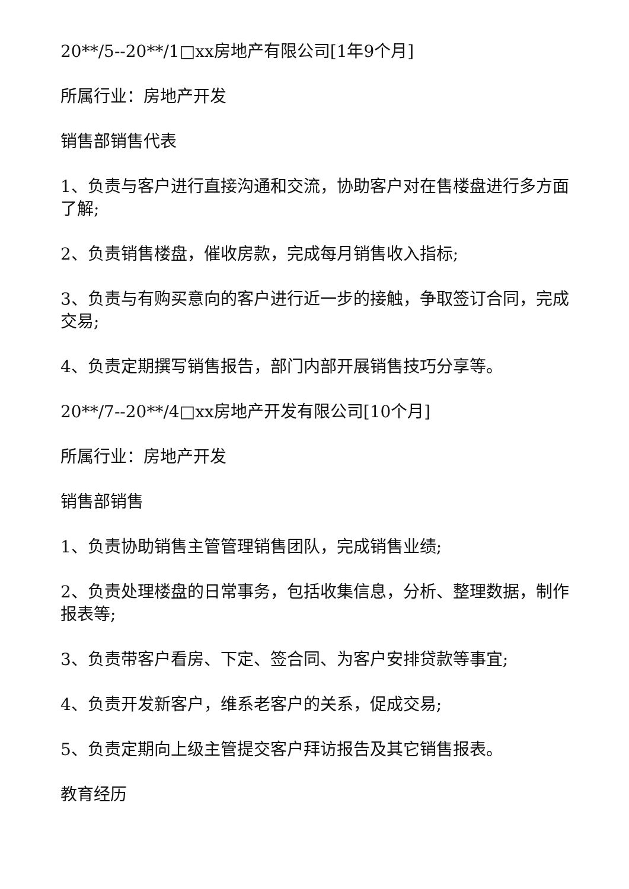20**/5--20**/1□xx房地产有限公司[1年9个月]
所属行业：房地产开发
销售部销售代表
1、负责与客户进行直接沟通和交流，协助客户对在售楼盘进行多方面了解;
2、负责销售楼盘，催收房款，完成每月销售收入指标;
3、负责与有购买意向的客户进行近一步的接触，争取签订合同，完成交易;
4、负责定期撰写销售报告，部门内部开展销售技巧分享等。
20**/7--20**/4□xx房地产开发有限公司[10个月]
所属行业：房地产开发
销售部销售
1、负责协助销售主管管理销售团队，完成销售业绩;
2、负责处理楼盘的日常事务，包括收集信息，分析、整理数据，制作报表等;
3、负责带客户看房、下定、签合同、为客户安排贷款等事宜;
4、负责开发新客户，维系老客户的关系，促成交易;
5、负责定期向上级主管提交客户拜访报告及其它销售报表。
教育经历